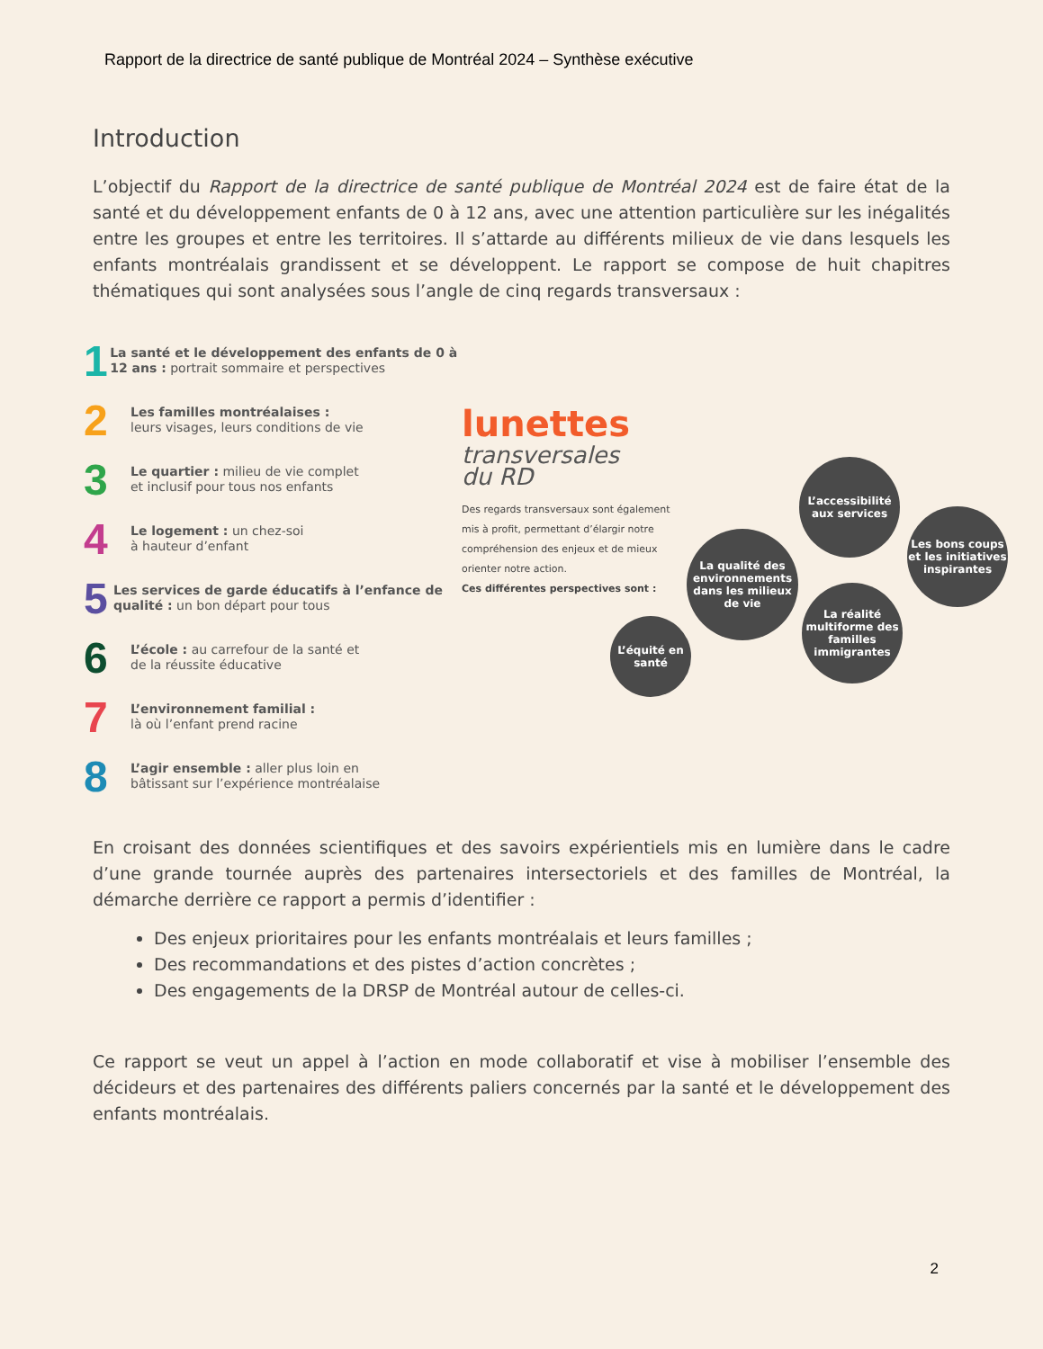Rapport de la directrice de santé publique de Montréal 2024 – Synthèse exécutive
Introduction
L’objectif du Rapport de la directrice de santé publique de Montréal 2024 est de faire état de la santé et du développement enfants de 0 à 12 ans, avec une attention particulière sur les inégalités entre les groupes et entre les territoires. Il s’attarde au différents milieux de vie dans lesquels les enfants montréalais grandissent et se développent. Le rapport se compose de huit chapitres thématiques qui sont analysées sous l’angle de cinq regards transversaux :
1
La santé et le développement des enfants de 0 à 12 ans : portrait sommaire et perspectives
2
Les familles montréalaises :
leurs visages, leurs conditions de vie
3
Le quartier : milieu de vie complet
et inclusif pour tous nos enfants
4
Le logement : un chez-soi
à hauteur d’enfant
5
Les services de garde éducatifs à l’enfance de qualité : un bon départ pour tous
6
L’école : au carrefour de la santé et
de la réussite éducative
7
L’environnement familial :
là où l’enfant prend racine
8
L’agir ensemble : aller plus loin en
bâtissant sur l’expérience montréalaise
lunettes
transversales
du RD
Des regards transversaux sont également mis à profit, permettant d’élargir notre compréhension des enjeux et de mieux orienter notre action.
Ces différentes perspectives sont :
L’accessibilité aux services
Les bons coups et les initiatives inspirantes
La qualité des environnements dans les milieux de vie
La réalité multiforme des familles immigrantes
L’équité en santé
En croisant des données scientifiques et des savoirs expérientiels mis en lumière dans le cadre d’une grande tournée auprès des partenaires intersectoriels et des familles de Montréal, la démarche derrière ce rapport a permis d’identifier :
Des enjeux prioritaires pour les enfants montréalais et leurs familles ;
Des recommandations et des pistes d’action concrètes ;
Des engagements de la DRSP de Montréal autour de celles-ci.
Ce rapport se veut un appel à l’action en mode collaboratif et vise à mobiliser l’ensemble des décideurs et des partenaires des différents paliers concernés par la santé et le développement des enfants montréalais.
2